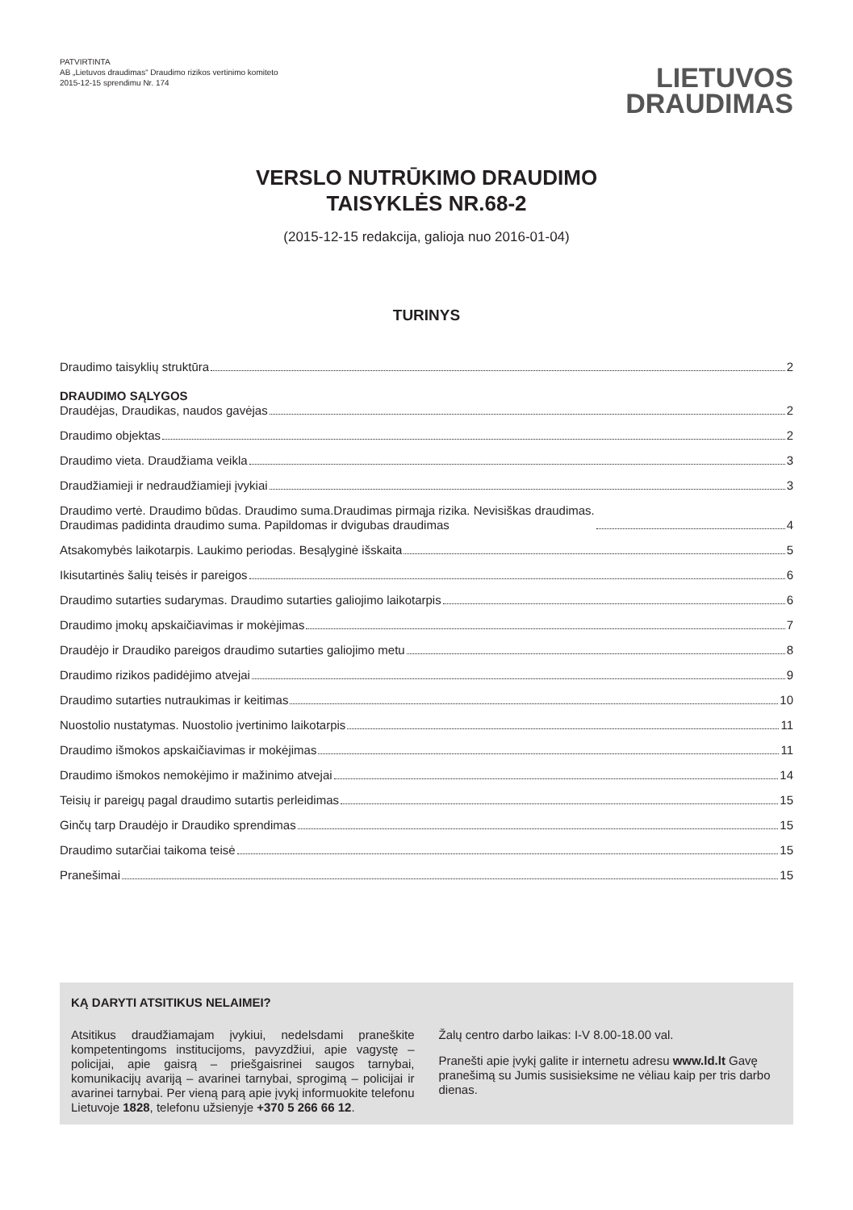PATVIRTINTA
AB „Lietuvos draudimas“ Draudimo rizikos vertinimo komiteto
2015-12-15 sprendimu Nr. 174
LIETUVOS
DRAUDIMAS
VERSLO NUTRŪKIMO DRAUDIMO
TAISYKLĖS NR.68-2
(2015-12-15 redakcija, galioja nuo 2016-01-04)
TURINYS
Draudimo taisyklių struktūra 2
DRAUDIMO SĄLYGOS
Draudėjas, Draudikas, naudos gavėjas 2
Draudimo objektas 2
Draudimo vieta. Draudžiama veikla 3
Draudžiamieji ir nedraudžiamieji įvykiai 3
Draudimo vertė. Draudimo būdas. Draudimo suma.Draudimas pirmąja rizika. Nevisiškas draudimas.
Draudimas padidinta draudimo suma. Papildomas ir dvigubas draudimas 4
Atsakomybės laikotarpis. Laukimo periodas. Besąlyginė išskaita 5
Ikisutartinės šalių teisės ir pareigos 6
Draudimo sutarties sudarymas. Draudimo sutarties galiojimo laikotarpis 6
Draudimo įmokų apskaičiavimas ir mokėjimas 7
Draudėjo ir Draudiko pareigos draudimo sutarties galiojimo metu 8
Draudimo rizikos padidėjimo atvejai 9
Draudimo sutarties nutraukimas ir keitimas 10
Nuostolio nustatymas. Nuostolio įvertinimo laikotarpis 11
Draudimo išmokos apskaičiavimas ir mokėjimas 11
Draudimo išmokos nemokėjimo ir mažinimo atvejai 14
Teisių ir pareigų pagal draudimo sutartis perleidimas 15
Ginčų tarp Draudėjo ir Draudiko sprendimas 15
Draudimo sutarčiai taikoma teisė 15
Pranešimai 15
KĄ DARYTI ATSITIKUS NELAIMEI?
Atsitikus draudžiamajam įvykiui, nedelsdami praneškite kompetentingoms institucijoms, pavyzdžiui, apie vagystę – policijai, apie gaisrą – priešgaisrinei saugos tarnybai, komunikacijų avariją – avarinei tarnybai, sprogimą – policijai ir avarinei tarnybai. Per vieną parą apie įvykį informuokite telefonu Lietuvoje 1828, telefonu užsienyje +370 5 266 66 12.
Žalų centro darbo laikas: I-V 8.00-18.00 val.
Pranešti apie įvykį galite ir internetu adresu www.ld.lt Gavę pranešimą su Jumis susisieksime ne vėliau kaip per tris darbo dienas.